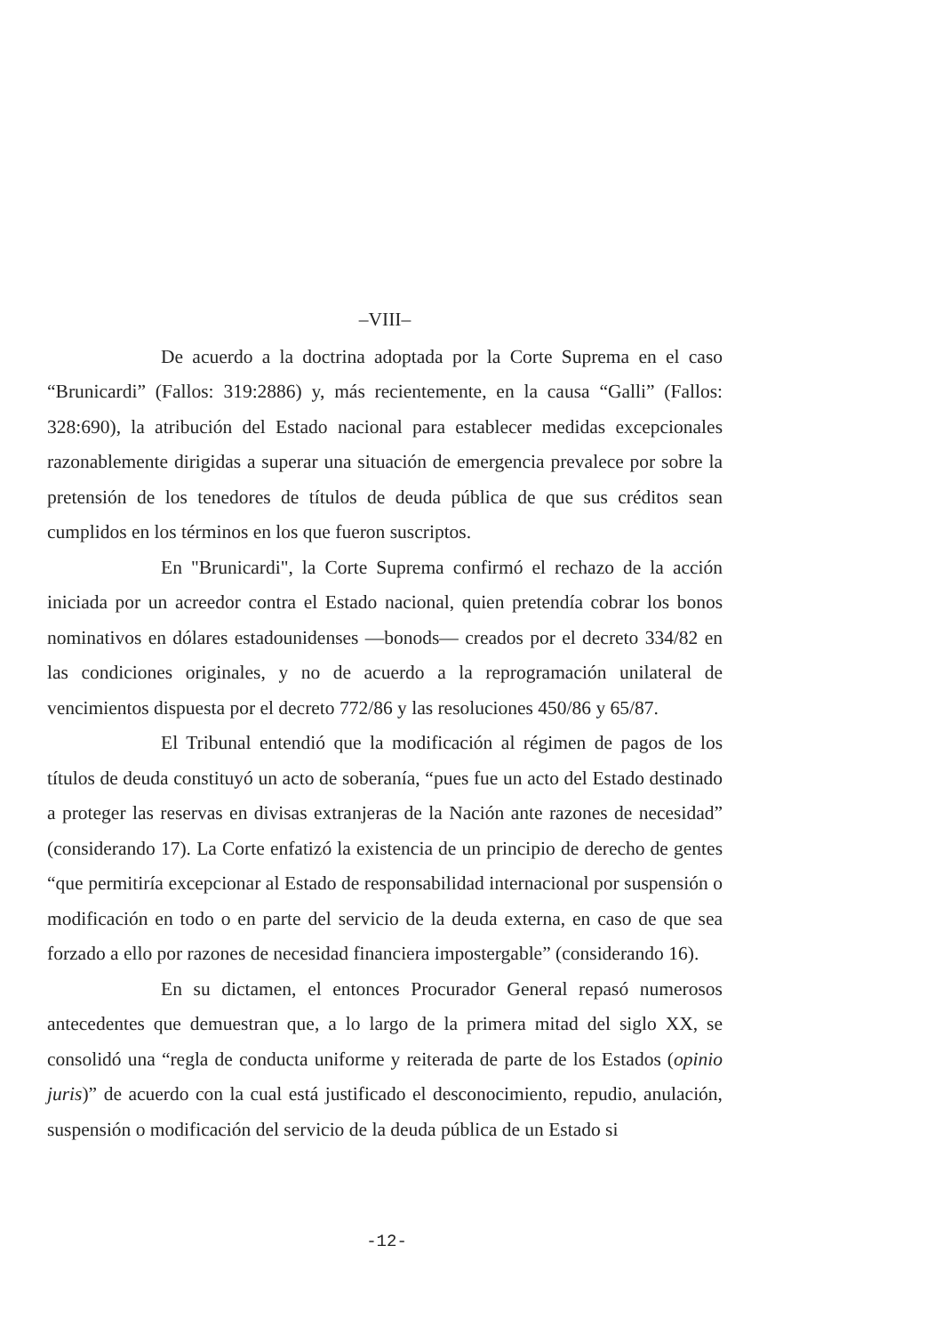–VIII–
De acuerdo a la doctrina adoptada por la Corte Suprema en el caso “Brunicardi” (Fallos: 319:2886) y, más recientemente, en la causa “Galli” (Fallos: 328:690), la atribución del Estado nacional para establecer medidas excepcionales razonablemente dirigidas a superar una situación de emergencia prevalece por sobre la pretensión de los tenedores de títulos de deuda pública de que sus créditos sean cumplidos en los términos en los que fueron suscriptos.
En "Brunicardi", la Corte Suprema confirmó el rechazo de la acción iniciada por un acreedor contra el Estado nacional, quien pretendía cobrar los bonos nominativos en dólares estadounidenses —bonods— creados por el decreto 334/82 en las condiciones originales, y no de acuerdo a la reprogramación unilateral de vencimientos dispuesta por el decreto 772/86 y las resoluciones 450/86 y 65/87.
El Tribunal entendió que la modificación al régimen de pagos de los títulos de deuda constituyó un acto de soberanía, “pues fue un acto del Estado destinado a proteger las reservas en divisas extranjeras de la Nación ante razones de necesidad” (considerando 17). La Corte enfatizó la existencia de un principio de derecho de gentes “que permitiría excepcionar al Estado de responsabilidad internacional por suspensión o modificación en todo o en parte del servicio de la deuda externa, en caso de que sea forzado a ello por razones de necesidad financiera impostergable” (considerando 16).
En su dictamen, el entonces Procurador General repasó numerosos antecedentes que demuestran que, a lo largo de la primera mitad del siglo XX, se consolidó una “regla de conducta uniforme y reiterada de parte de los Estados (opinio juris)” de acuerdo con la cual está justificado el desconocimiento, repudio, anulación, suspensión o modificación del servicio de la deuda pública de un Estado si
-12-